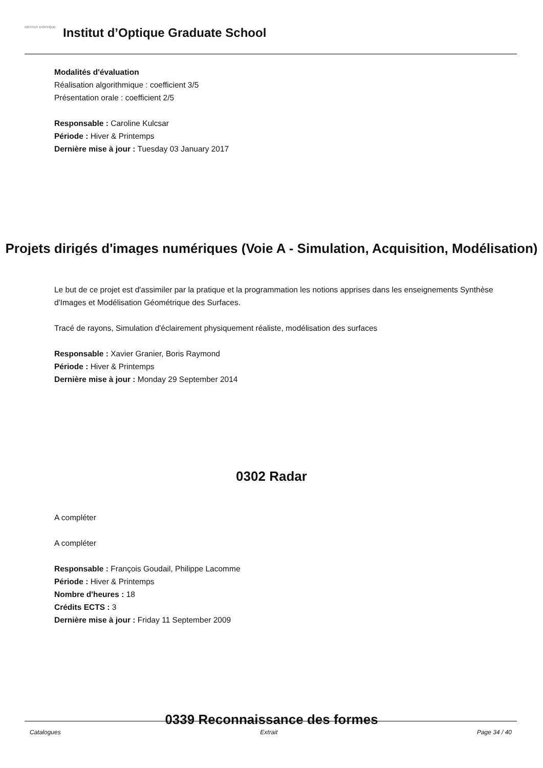INSTITUT D'OPTIQUE
Institut d’Optique Graduate School
Modalités d'évaluation
Réalisation algorithmique : coefficient 3/5
Présentation orale : coefficient 2/5
Responsable : Caroline Kulcsar
Période : Hiver & Printemps
Dernière mise à jour : Tuesday 03 January 2017
Projets dirigés d'images numériques (Voie A - Simulation, Acquisition, Modélisation)
Le but de ce projet est d'assimiler par la pratique et la programmation les notions apprises dans les enseignements Synthèse d'Images et Modélisation Géométrique des Surfaces.
Tracé de rayons, Simulation d'éclairement physiquement réaliste, modélisation des surfaces
Responsable : Xavier Granier, Boris Raymond
Période : Hiver & Printemps
Dernière mise à jour : Monday 29 September 2014
0302 Radar
A compléter
A compléter
Responsable : François Goudail, Philippe Lacomme
Période : Hiver & Printemps
Nombre d'heures : 18
Crédits ECTS : 3
Dernière mise à jour : Friday 11 September 2009
0339 Reconnaissance des formes
Catalogues Extrait Page 34 / 40